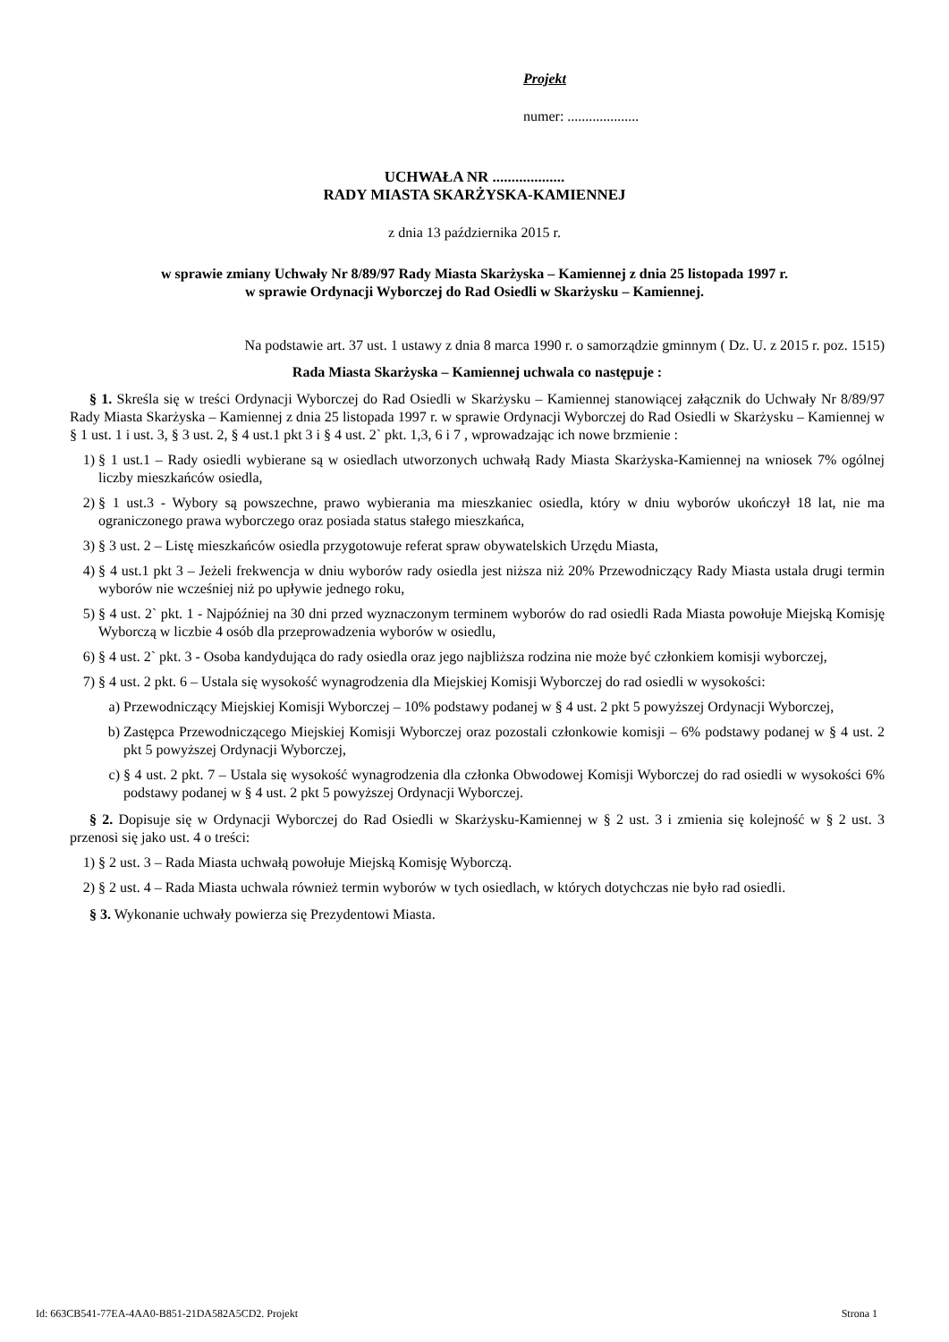Projekt
numer: ....................
UCHWAŁA NR ...................
RADY MIASTA SKARŻYSKA-KAMIENNEJ
z dnia 13 października 2015 r.
w sprawie zmiany Uchwały Nr 8/89/97 Rady Miasta Skarżyska – Kamiennej z dnia 25 listopada 1997 r.
w sprawie Ordynacji Wyborczej do Rad Osiedli w Skarżysku – Kamiennej.
Na podstawie art. 37 ust. 1 ustawy z dnia 8 marca 1990 r. o samorządzie gminnym ( Dz. U. z 2015 r. poz. 1515)
Rada Miasta Skarżyska – Kamiennej uchwala co następuje :
§ 1. Skreśla się w treści Ordynacji Wyborczej do Rad Osiedli w Skarżysku – Kamiennej stanowiącej załącznik do Uchwały Nr 8/89/97 Rady Miasta Skarżyska – Kamiennej z dnia 25 listopada 1997 r. w sprawie Ordynacji Wyborczej do Rad Osiedli w Skarżysku – Kamiennej w § 1 ust. 1 i ust. 3, § 3 ust. 2, § 4 ust.1 pkt 3 i § 4 ust. 2` pkt. 1,3, 6 i 7 , wprowadzając ich nowe brzmienie :
1) § 1 ust.1 – Rady osiedli wybierane są w osiedlach utworzonych uchwałą Rady Miasta Skarżyska-Kamiennej na wniosek 7% ogólnej liczby mieszkańców osiedla,
2) § 1 ust.3 - Wybory są powszechne, prawo wybierania ma mieszkaniec osiedla, który w dniu wyborów ukończył 18 lat, nie ma ograniczonego prawa wyborczego oraz posiada status stałego mieszkańca,
3) § 3 ust. 2 – Listę mieszkańców osiedla przygotowuje referat spraw obywatelskich Urzędu Miasta,
4) § 4 ust.1 pkt 3 – Jeżeli frekwencja w dniu wyborów rady osiedla jest niższa niż 20% Przewodniczący Rady Miasta ustala drugi termin wyborów nie wcześniej niż po upływie jednego roku,
5) § 4 ust. 2` pkt. 1 - Najpóźniej na 30 dni przed wyznaczonym terminem wyborów do rad osiedli Rada Miasta powołuje Miejską Komisję Wyborczą w liczbie 4 osób dla przeprowadzenia wyborów w osiedlu,
6) § 4 ust. 2` pkt. 3 - Osoba kandydująca do rady osiedla oraz jego najbliższa rodzina nie może być członkiem komisji wyborczej,
7) § 4 ust. 2 pkt. 6 – Ustala się wysokość wynagrodzenia dla Miejskiej Komisji Wyborczej do rad osiedli w wysokości:
a) Przewodniczący Miejskiej Komisji Wyborczej – 10% podstawy podanej w § 4 ust. 2 pkt 5 powyższej Ordynacji Wyborczej,
b) Zastępca Przewodniczącego Miejskiej Komisji Wyborczej oraz pozostali członkowie komisji – 6% podstawy podanej w § 4 ust. 2 pkt 5 powyższej Ordynacji Wyborczej,
c) § 4 ust. 2 pkt. 7 – Ustala się wysokość wynagrodzenia dla członka Obwodowej Komisji Wyborczej do rad osiedli w wysokości 6% podstawy podanej w § 4 ust. 2 pkt 5 powyższej Ordynacji Wyborczej.
§ 2. Dopisuje się w Ordynacji Wyborczej do Rad Osiedli w Skarżysku-Kamiennej w § 2 ust. 3 i zmienia się kolejność w § 2 ust. 3 przenosi się jako ust. 4 o treści:
1) § 2 ust. 3 – Rada Miasta uchwałą powołuje Miejską Komisję Wyborczą.
2) § 2 ust. 4 – Rada Miasta uchwala również termin wyborów w tych osiedlach, w których dotychczas nie było rad osiedli.
§ 3. Wykonanie uchwały powierza się Prezydentowi Miasta.
Id: 663CB541-77EA-4AA0-B851-21DA582A5CD2. Projekt Strona 1